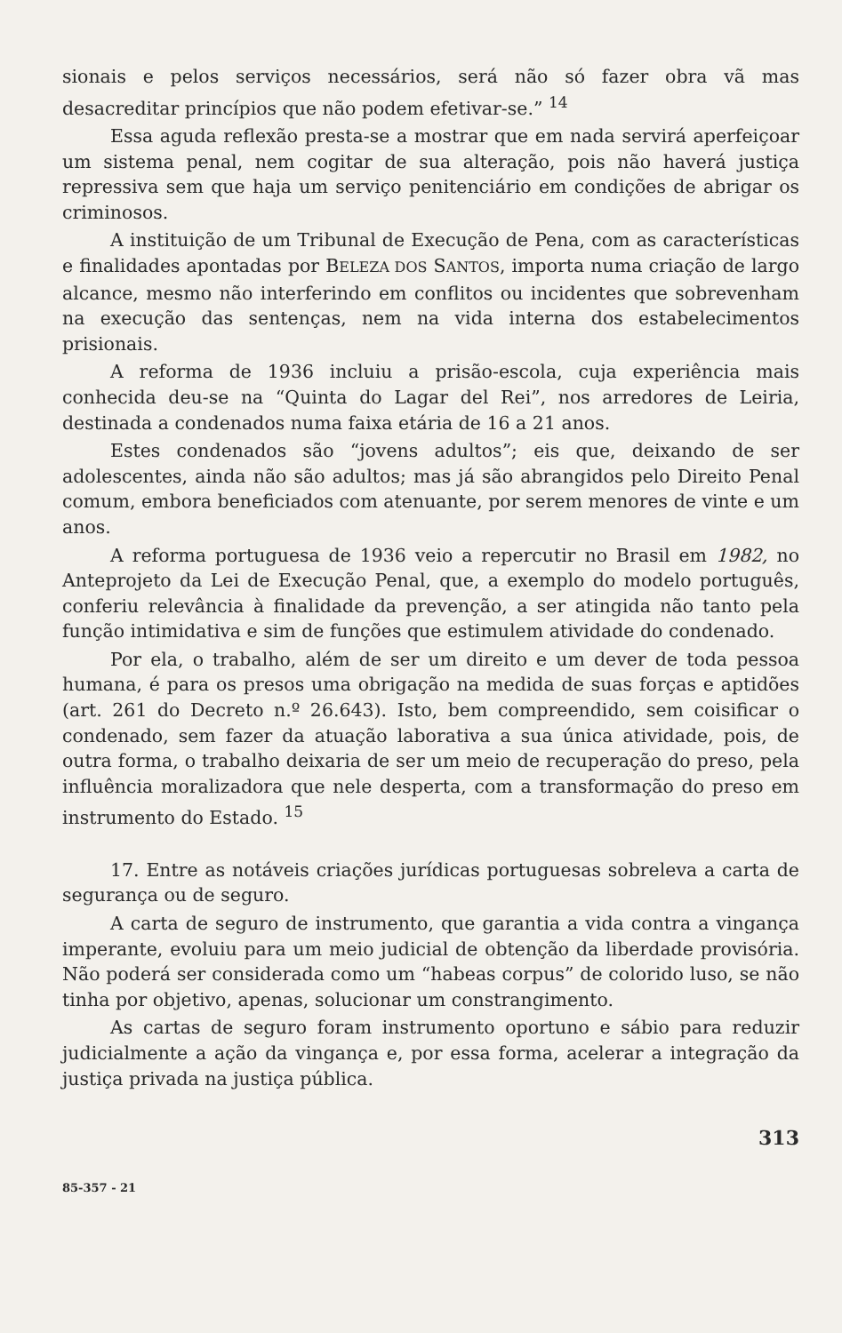sionais e pelos serviços necessários, será não só fazer obra vã mas desacreditar princípios que não podem efetivar-se.” <sup>14</sup>
Essa aguda reflexão presta-se a mostrar que em nada servirá aperfeiçoar um sistema penal, nem cogitar de sua alteração, pois não haverá justiça repressiva sem que haja um serviço penitenciário em condições de abrigar os criminosos.
A instituição de um Tribunal de Execução de Pena, com as características e finalidades apontadas por BELEZA DOS SANTOS, importa numa criação de largo alcance, mesmo não interferindo em conflitos ou incidentes que sobrevenham na execução das sentenças, nem na vida interna dos estabelecimentos prisionais.
A reforma de 1936 incluiu a prisão-escola, cuja experiência mais conhecida deu-se na “Quinta do Lagar del Rei”, nos arredores de Leiria, destinada a condenados numa faixa etária de 16 a 21 anos.
Estes condenados são “jovens adultos”; eis que, deixando de ser adolescentes, ainda não são adultos; mas já são abrangidos pelo Direito Penal comum, embora beneficiados com atenuante, por serem menores de vinte e um anos.
A reforma portuguesa de 1936 veio a repercutir no Brasil em 1982, no Anteprojeto da Lei de Execução Penal, que, a exemplo do modelo português, conferiu relevância à finalidade da prevenção, a ser atingida não tanto pela função intimidativa e sim de funções que estimulem atividade do condenado.
Por ela, o trabalho, além de ser um direito e um dever de toda pessoa humana, é para os presos uma obrigação na medida de suas forças e aptidões (art. 261 do Decreto n.º 26.643). Isto, bem compreendido, sem coisificar o condenado, sem fazer da atuação laborativa a sua única atividade, pois, de outra forma, o trabalho deixaria de ser um meio de recuperação do preso, pela influência moralizadora que nele desperta, com a transformação do preso em instrumento do Estado. <sup>15</sup>
17. Entre as notáveis criações jurídicas portuguesas sobreleva a carta de segurança ou de seguro.
A carta de seguro de instrumento, que garantia a vida contra a vingança imperante, evoluiu para um meio judicial de obtenção da liberdade provisória. Não poderá ser considerada como um “habeas corpus” de colorido luso, se não tinha por objetivo, apenas, solucionar um constrangimento.
As cartas de seguro foram instrumento oportuno e sábio para reduzir judicialmente a ação da vingança e, por essa forma, acelerar a integração da justiça privada na justiça pública.
313
85-357 - 21